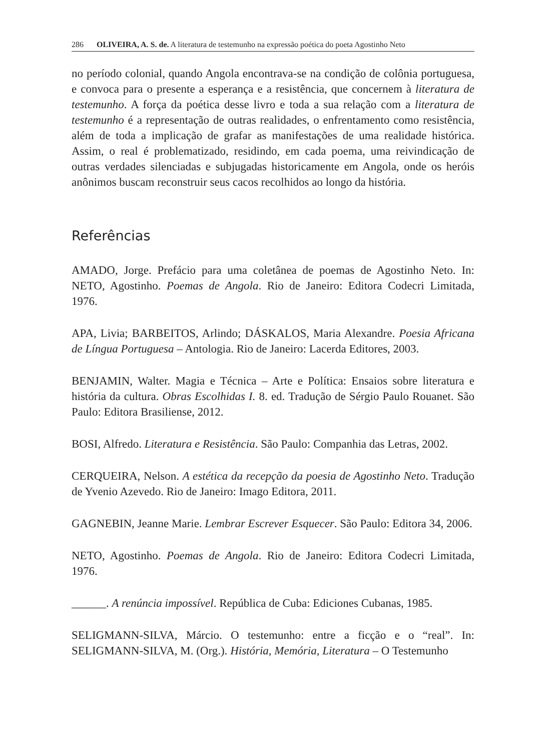286 OLIVEIRA, A. S. de. A literatura de testemunho na expressão poética do poeta Agostinho Neto
no período colonial, quando Angola encontrava-se na condição de colônia portuguesa, e convoca para o presente a esperança e a resistência, que concernem à literatura de testemunho. A força da poética desse livro e toda a sua relação com a literatura de testemunho é a representação de outras realidades, o enfrentamento como resistência, além de toda a implicação de grafar as manifestações de uma realidade histórica. Assim, o real é problematizado, residindo, em cada poema, uma reivindicação de outras verdades silenciadas e subjugadas historicamente em Angola, onde os heróis anônimos buscam reconstruir seus cacos recolhidos ao longo da história.
Referências
AMADO, Jorge. Prefácio para uma coletânea de poemas de Agostinho Neto. In: NETO, Agostinho. Poemas de Angola. Rio de Janeiro: Editora Codecri Limitada, 1976.
APA, Livia; BARBEITOS, Arlindo; DÁSKALOS, Maria Alexandre. Poesia Africana de Língua Portuguesa – Antologia. Rio de Janeiro: Lacerda Editores, 2003.
BENJAMIN, Walter. Magia e Técnica – Arte e Política: Ensaios sobre literatura e história da cultura. Obras Escolhidas I. 8. ed. Tradução de Sérgio Paulo Rouanet. São Paulo: Editora Brasiliense, 2012.
BOSI, Alfredo. Literatura e Resistência. São Paulo: Companhia das Letras, 2002.
CERQUEIRA, Nelson. A estética da recepção da poesia de Agostinho Neto. Tradução de Yvenio Azevedo. Rio de Janeiro: Imago Editora, 2011.
GAGNEBIN, Jeanne Marie. Lembrar Escrever Esquecer. São Paulo: Editora 34, 2006.
NETO, Agostinho. Poemas de Angola. Rio de Janeiro: Editora Codecri Limitada, 1976.
______. A renúncia impossível. República de Cuba: Ediciones Cubanas, 1985.
SELIGMANN-SILVA, Márcio. O testemunho: entre a ficção e o “real”. In: SELIGMANN-SILVA, M. (Org.). História, Memória, Literatura – O Testemunho